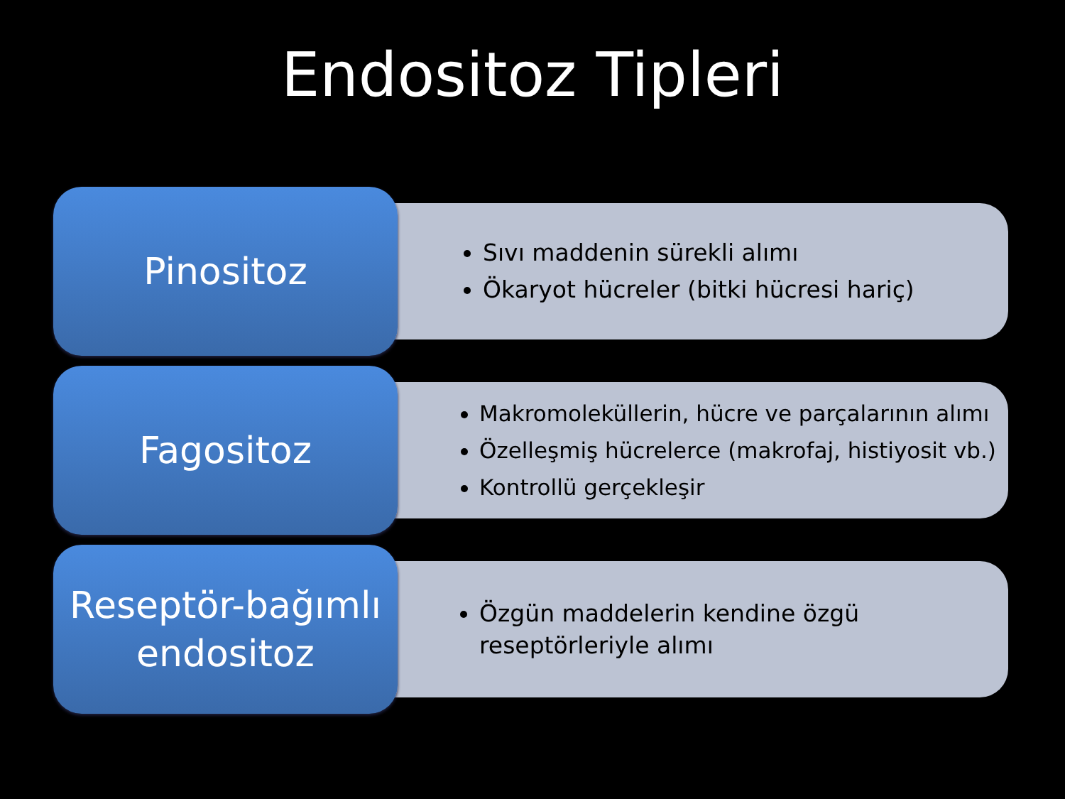Endositoz Tipleri
Pinositoz
Sıvı maddenin sürekli alımı
Ökaryot hücreler (bitki hücresi hariç)
Fagositoz
Makromoleküllerin, hücre ve parçalarının alımı
Özelleşmiş hücrelerce (makrofaj, histiyosit vb.)
Kontrollü gerçekleşir
Reseptör-bağımlı
endositoz
Özgün maddelerin kendine özgü
reseptörleriyle alımı